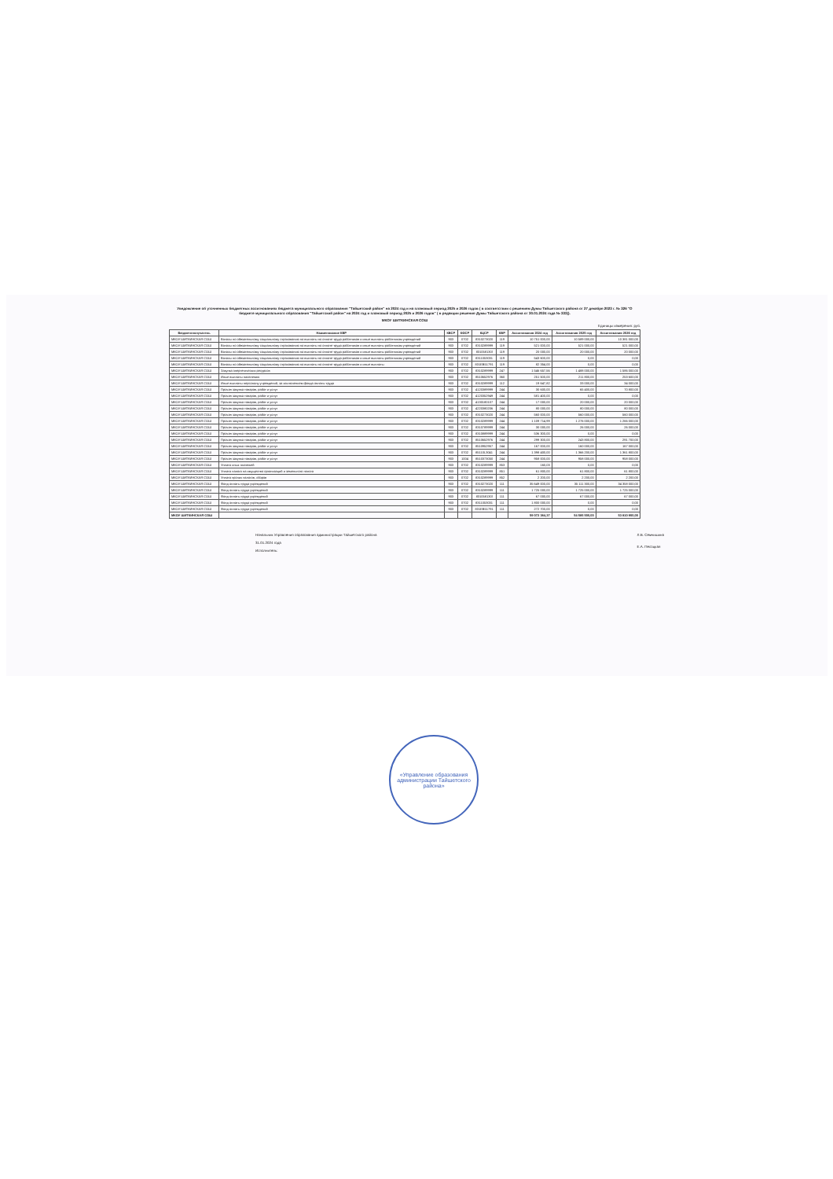Уведомление об уточненных бюджетных ассигнованиях бюджета муниципального образования "Тайшетский район" на 2024 год и на плановый период 2025 и 2026 годов ( в соответствии с решением Думы Тайшетского района от 27 декабря 2023 г. № 326 "О бюджете муниципального образования "Тайшетский район" на 2024 год и плановый период 2025 и 2026 годов" ( в редакции решения Думы Тайшетского района от 30.01.2024 года № 333)).
МКОУ ШИТКИНСКАЯ СОШ
Единицы измерения: руб.
| Бюджетополучатель | Наименование КВР | КВСР | КФСР | КЦСР | КВР | Ассигнования 2024 год | Ассигнования 2025 год | Ассигнования 2026 год |
| --- | --- | --- | --- | --- | --- | --- | --- | --- |
| МКОУ ШИТКИНСКАЯ СОШ | Взносы по обязательному социальному страхованию на выплаты по оплате труда работников и иные выплаты работникам учреждений | 903 | 0702 | 8310273020 | 119 | 10 751 000,00 | 10 589 000,00 | 10 381 000,00 |
| МКОУ ШИТКИНСКАЯ СОШ | Взносы по обязательному социальному страхованию на выплаты по оплате труда работников и иные выплаты работникам учреждений | 903 | 0702 | 8310289999 | 119 | 521 000,00 | 521 000,00 | 521 000,00 |
| МКОУ ШИТКИНСКАЯ СОШ | Взносы по обязательному социальному страхованию на выплаты по оплате труда работников и иные выплаты работникам учреждений | 903 | 0702 | 831058130l | 119 | 20 000,00 | 20 000,00 | 20 000,00 |
| МКОУ ШИТКИНСКАЯ СОШ | Взносы по обязательному социальному страхованию на выплаты по оплате труда работников и иные выплаты работникам учреждений | 903 | 0702 | 8311053031 | 119 | 543 600,00 | 0,00 | 0,00 |
| МКОУ ШИТКИНСКАЯ СОШ | Взносы по обязательному социальному страхованию на выплаты по оплате труда работников и иные выплаты | 903 | 0702 | 831ЕВ51791 | 119 | 82 354,00 | 0,00 | 0,00 |
| МКОУ ШИТКИНСКАЯ СОШ | Закупка энергетических ресурсов | 903 | 0702 | 8310289999 | 247 | 1 546 657,56 | 1 488 000,00 | 1 586 000,00 |
| МКОУ ШИТКИНСКАЯ СОШ | Иные выплаты населению | 903 | 0702 | 8510652976 | 360 | 251 500,00 | 211 800,00 | 253 600,00 |
| МКОУ ШИТКИНСКАЯ СОШ | Иные выплаты персоналу учреждений, за исключением фонда оплаты труда | 903 | 0702 | 8310289999 | 112 | 19 647,82 | 33 000,00 | 34 000,00 |
| МКОУ ШИТКИНСКАЯ СОШ | Прочая закупка товаров, работ и услуг | 903 | 0702 | 4120389999 | 244 | 30 600,00 | 65 400,00 | 70 800,00 |
| МКОУ ШИТКИНСКАЯ СОШ | Прочая закупка товаров, работ и услуг | 903 | 0702 | 4120352949 | 244 | 581 400,00 | 0,00 | 0,00 |
| МКОУ ШИТКИНСКАЯ СОШ | Прочая закупка товаров, работ и услуг | 903 | 0702 | 4130180107 | 244 | 17 000,00 | 20 000,00 | 20 000,00 |
| МКОУ ШИТКИНСКАЯ СОШ | Прочая закупка товаров, работ и услуг | 903 | 0702 | 4220380206 | 244 | 80 000,00 | 80 000,00 | 80 000,00 |
| МКОУ ШИТКИНСКАЯ СОШ | Прочая закупка товаров, работ и услуг | 903 | 0702 | 8310273020 | 244 | 560 000,00 | 560 000,00 | 560 000,00 |
| МКОУ ШИТКИНСКАЯ СОШ | Прочая закупка товаров, работ и услуг | 903 | 0702 | 8310289999 | 244 | 1 109 714,99 | 1 276 000,00 | 1 266 000,00 |
| МКОУ ШИТКИНСКАЯ СОШ | Прочая закупка товаров, работ и услуг | 903 | 0702 | 8310789999 | 244 | 30 000,00 | 26 000,00 | 26 000,00 |
| МКОУ ШИТКИНСКАЯ СОШ | Прочая закупка товаров, работ и услуг | 903 | 0702 | 8310889999 | 244 | 536 300,00 | 0,00 | 0,00 |
| МКОУ ШИТКИНСКАЯ СОШ | Прочая закупка товаров, работ и услуг | 903 | 0702 | 8510652976 | 244 | 299 300,00 | 243 800,00 | 291 700,00 |
| МКОУ ШИТКИНСКАЯ СОШ | Прочая закупка товаров, работ и услуг | 903 | 0702 | 8510952957 | 244 | 167 000,00 | 160 000,00 | 167 000,00 |
| МКОУ ШИТКИНСКАЯ СОШ | Прочая закупка товаров, работ и услуг | 903 | 0702 | 85110L3041 | 244 | 1 398 400,00 | 1 366 200,00 | 1 361 800,00 |
| МКОУ ШИТКИНСКАЯ СОШ | Прочая закупка товаров, работ и услуг | 903 | 1004 | 8510373050 | 244 | 958 000,00 | 958 000,00 | 958 000,00 |
| МКОУ ШИТКИНСКАЯ СОШ | Уплата иных платежей | 903 | 0702 | 8310289999 | 853 | 160,03 | 0,00 | 0,00 |
| МКОУ ШИТКИНСКАЯ СОШ | Уплата налога на имущество организаций и земельного налога | 903 | 0702 | 8310289999 | 851 | 61 800,00 | 61 800,00 | 61 800,00 |
| МКОУ ШИТКИНСКАЯ СОШ | Уплата прочих налогов, сборов | 903 | 0702 | 8310289999 | 852 | 2 200,00 | 2 200,00 | 2 200,00 |
| МКОУ ШИТКИНСКАЯ СОШ | Фонд оплаты труда учреждений | 903 | 0702 | 8310273020 | 111 | 35 649 000,00 | 35 111 300,00 | 34 358 000,00 |
| МКОУ ШИТКИНСКАЯ СОШ | Фонд оплаты труда учреждений | 903 | 0702 | 8310289999 | 111 | 1 725 000,00 | 1 725 000,00 | 1 725 000,00 |
| МКОУ ШИТКИНСКАЯ СОШ | Фонд оплаты труда учреждений | 903 | 0702 | 831058130l | 111 | 67 000,00 | 67 000,00 | 67 000,00 |
| МКОУ ШИТКИНСКАЯ СОШ | Фонд оплаты труда учреждений | 903 | 0702 | 8311053031 | 111 | 1 800 000,00 | 0,00 | 0,00 |
| МКОУ ШИТКИНСКАЯ СОШ | Фонд оплаты труда учреждений | 903 | 0702 | 831ЕВ51791 | 111 | 272 700,00 | 0,00 | 0,00 |
| МКОУ ШИТКИНСКАЯ СОШ | | | | | | 59 072 384,37 | 54 585 500,00 | 53 810 900,00 |
Начальник Управления образования администрации Тайшетского района
31.01.2024 года
Исполнитель:
Л.В. Семчишина
Е.А. Песоцкая
«Управление образования администрации Тайшетского района»